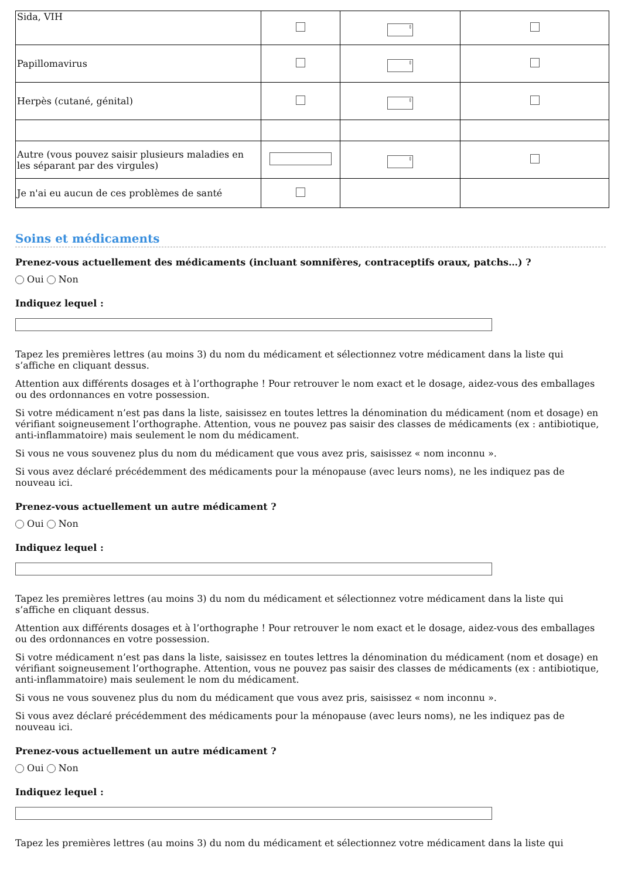| Sida, VIH | | ⇕ | |
| Papillomavirus | | ⇕ | |
| Herpès (cutané, génital) | | ⇕ | |
| Autre (vous pouvez saisir plusieurs maladies en les séparant par des virgules) | | ⇕ | |
| Je n'ai eu aucun de ces problèmes de santé | | | |
Soins et médicaments
Prenez-vous actuellement des médicaments (incluant somnifères, contraceptifs oraux, patchs…) ?
Oui Non
Indiquez lequel :
Tapez les premières lettres (au moins 3) du nom du médicament et sélectionnez votre médicament dans la liste qui s’affiche en cliquant dessus.
Attention aux différents dosages et à l’orthographe ! Pour retrouver le nom exact et le dosage, aidez-vous des emballages ou des ordonnances en votre possession.
Si votre médicament n’est pas dans la liste, saisissez en toutes lettres la dénomination du médicament (nom et dosage) en vérifiant soigneusement l’orthographe. Attention, vous ne pouvez pas saisir des classes de médicaments (ex : antibiotique, anti-inflammatoire) mais seulement le nom du médicament.
Si vous ne vous souvenez plus du nom du médicament que vous avez pris, saisissez « nom inconnu ».
Si vous avez déclaré précédemment des médicaments pour la ménopause (avec leurs noms), ne les indiquez pas de nouveau ici.
Prenez-vous actuellement un autre médicament ?
Oui Non
Indiquez lequel :
Tapez les premières lettres (au moins 3) du nom du médicament et sélectionnez votre médicament dans la liste qui s’affiche en cliquant dessus.
Attention aux différents dosages et à l’orthographe ! Pour retrouver le nom exact et le dosage, aidez-vous des emballages ou des ordonnances en votre possession.
Si votre médicament n’est pas dans la liste, saisissez en toutes lettres la dénomination du médicament (nom et dosage) en vérifiant soigneusement l’orthographe. Attention, vous ne pouvez pas saisir des classes de médicaments (ex : antibiotique, anti-inflammatoire) mais seulement le nom du médicament.
Si vous ne vous souvenez plus du nom du médicament que vous avez pris, saisissez « nom inconnu ».
Si vous avez déclaré précédemment des médicaments pour la ménopause (avec leurs noms), ne les indiquez pas de nouveau ici.
Prenez-vous actuellement un autre médicament ?
Oui Non
Indiquez lequel :
Tapez les premières lettres (au moins 3) du nom du médicament et sélectionnez votre médicament dans la liste qui